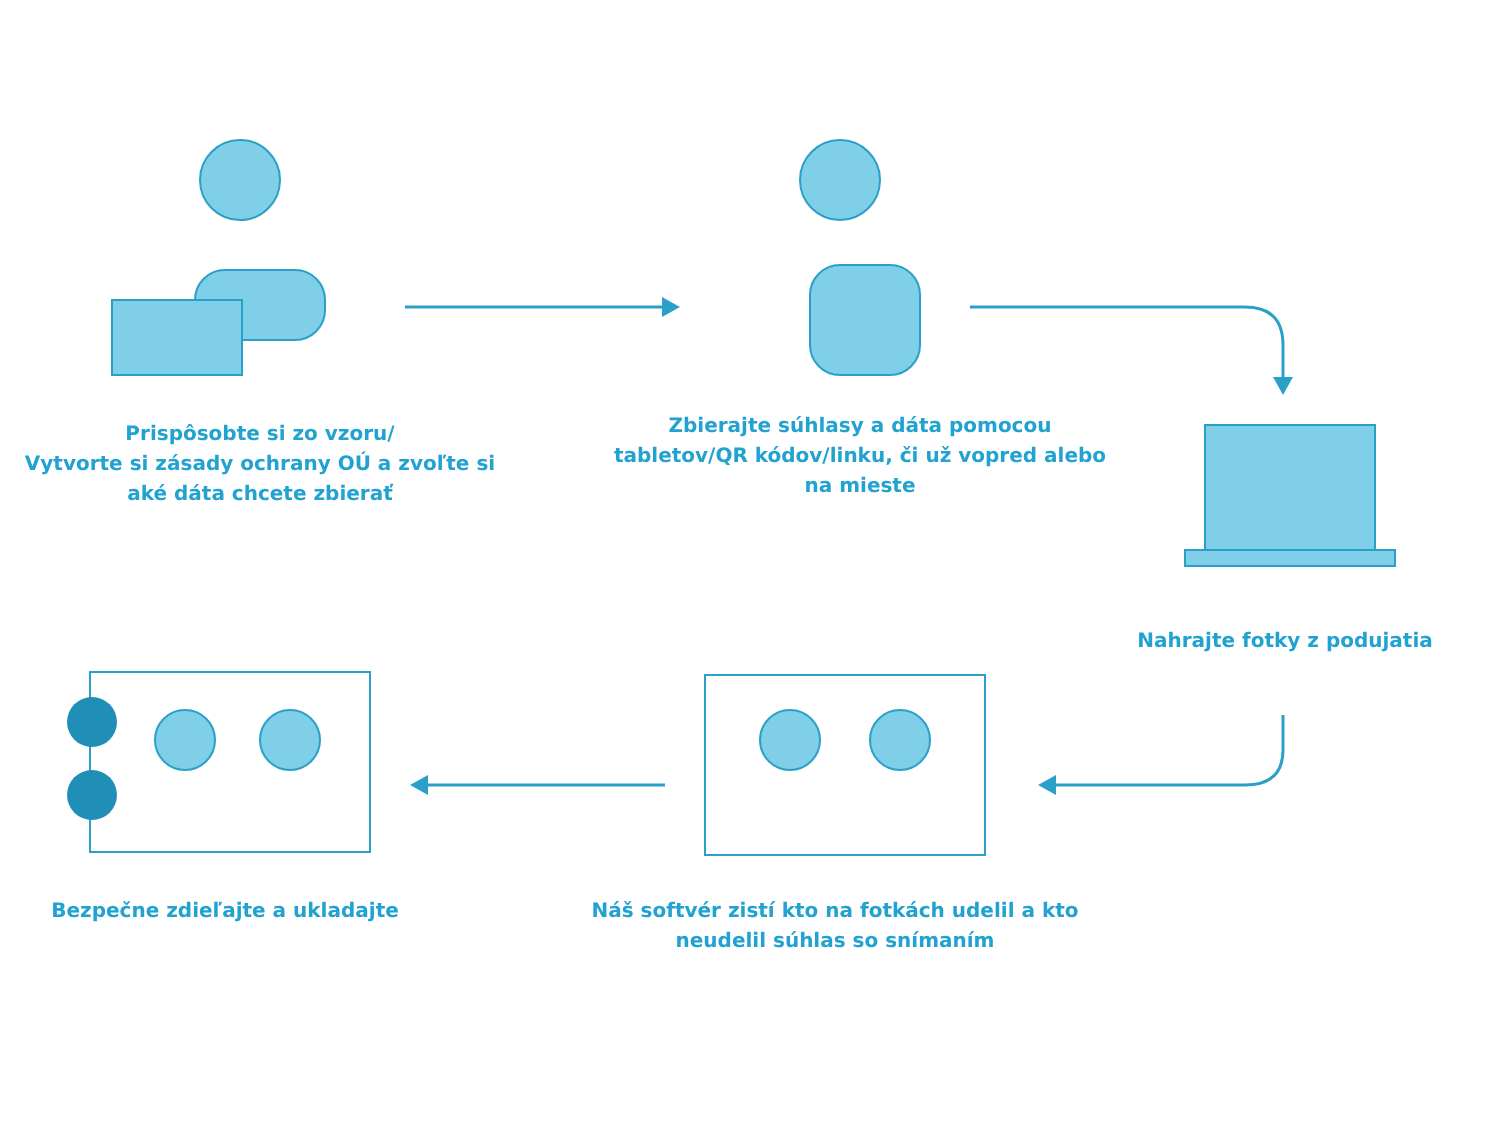Prispôsobte si zo vzoru/
Vytvorte si zásady ochrany OÚ a zvoľte si
aké dáta chcete zbierať
Zbierajte súhlasy a dáta pomocou
tabletov/QR kódov/linku, či už vopred alebo
na mieste
Nahrajte fotky z podujatia
Bezpečne zdieľajte a ukladajte
Náš softvér zistí kto na fotkách udelil a kto
neudelil súhlas so snímaním